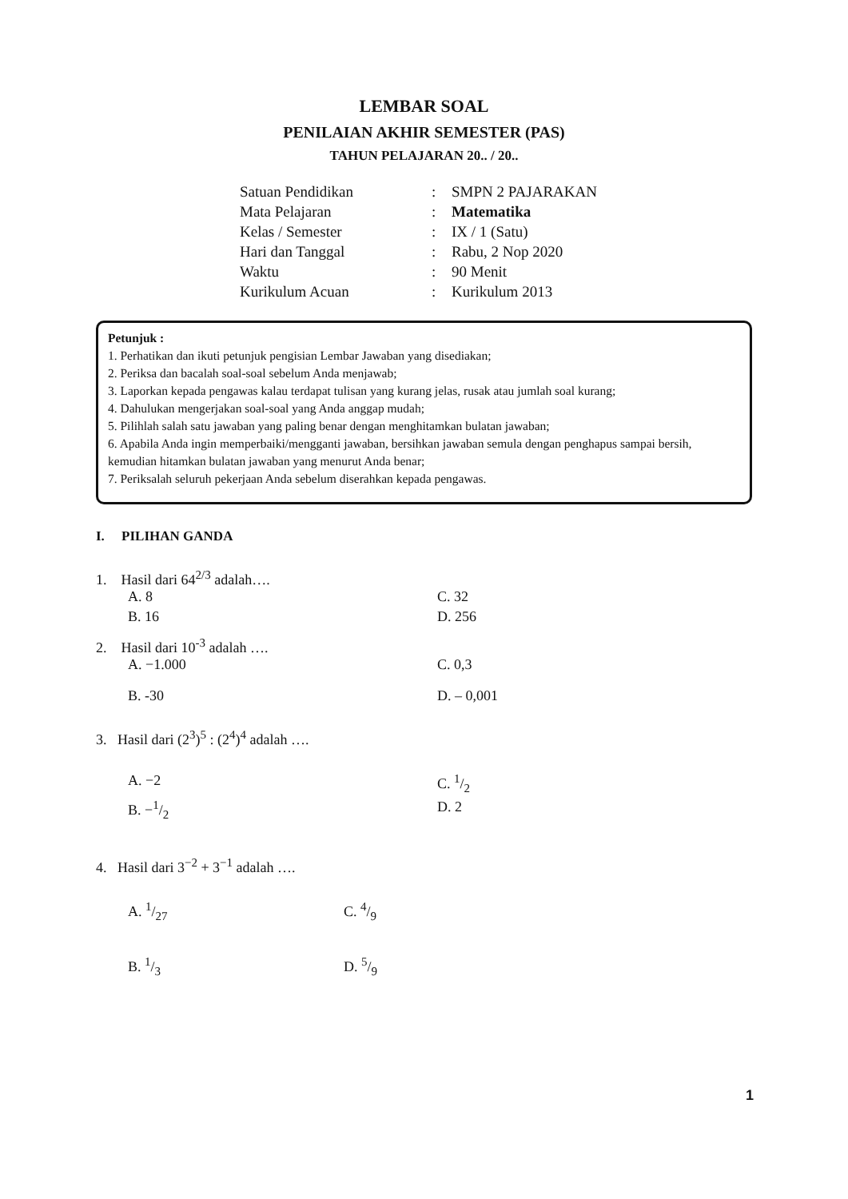LEMBAR SOAL
PENILAIAN AKHIR SEMESTER (PAS)
TAHUN PELAJARAN 20.. / 20..
| Satuan Pendidikan | : | SMPN 2 PAJARAKAN |
| Mata Pelajaran | : | Matematika |
| Kelas / Semester | : | IX / 1 (Satu) |
| Hari dan Tanggal | : | Rabu, 2 Nop 2020 |
| Waktu | : | 90 Menit |
| Kurikulum Acuan | : | Kurikulum 2013 |
Petunjuk :
1. Perhatikan dan ikuti petunjuk pengisian Lembar Jawaban yang disediakan;
2. Periksa dan bacalah soal-soal sebelum Anda menjawab;
3. Laporkan kepada pengawas kalau terdapat tulisan yang kurang jelas, rusak atau jumlah soal kurang;
4. Dahulukan mengerjakan soal-soal yang Anda anggap mudah;
5. Pilihlah salah satu jawaban yang paling benar dengan menghitamkan bulatan jawaban;
6. Apabila Anda ingin memperbaiki/mengganti jawaban, bersihkan jawaban semula dengan penghapus sampai bersih, kemudian hitamkan bulatan jawaban yang menurut Anda benar;
7. Periksalah seluruh pekerjaan Anda sebelum diserahkan kepada pengawas.
I. PILIHAN GANDA
1. Hasil dari 64<sup>2/3</sup> adalah….
A. 8
C. 32
B. 16
D. 256
2. Hasil dari 10<sup>-3</sup> adalah ….
A. −1.000
C. 0,3
B. -30
D. – 0,001
3. Hasil dari (2<sup>3</sup>)<sup>5</sup> : (2<sup>4</sup>)<sup>4</sup> adalah ….
A. −2
C. 1/2
B. −1/2
D. 2
4. Hasil dari 3<sup>−2</sup> + 3<sup>−1</sup> adalah ….
A. 1/27
C. 4/9
B. 1/3
D. 5/9
1